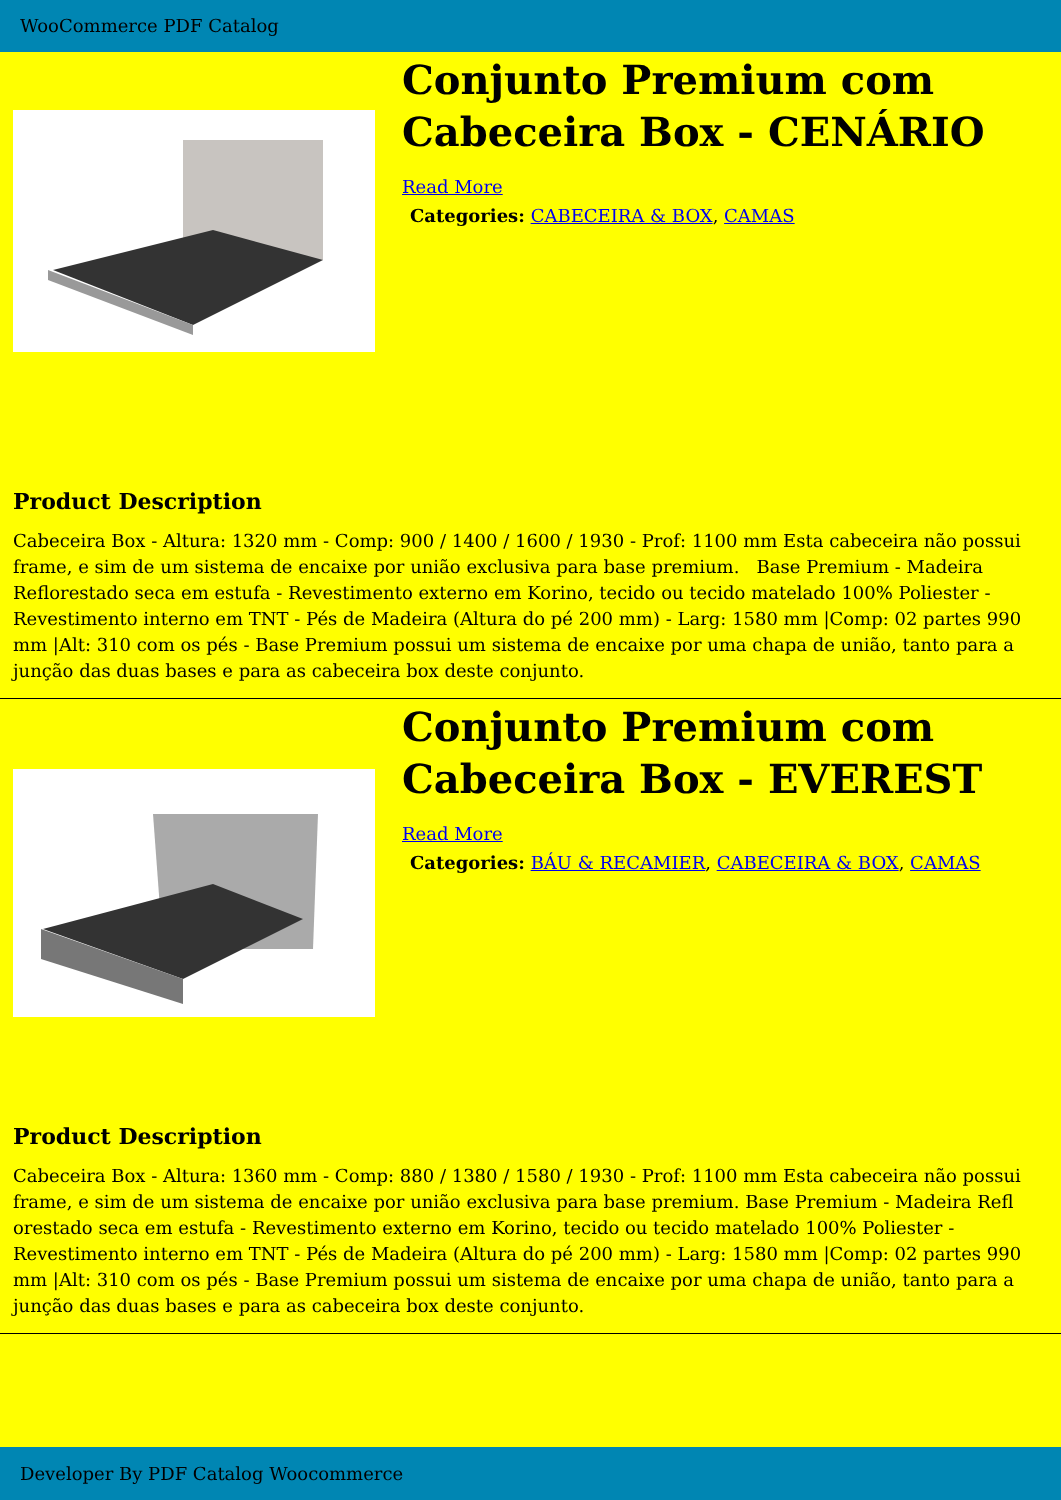WooCommerce PDF Catalog
Conjunto Premium com Cabeceira Box - CENÁRIO
Read More
Categories: CABECEIRA & BOX, CAMAS
Product Description
Cabeceira Box - Altura: 1320 mm - Comp: 900 / 1400 / 1600 / 1930 - Prof: 1100 mm Esta cabeceira não possui frame, e sim de um sistema de encaixe por união exclusiva para base premium. Base Premium - Madeira Reflorestado seca em estufa - Revestimento externo em Korino, tecido ou tecido matelado 100% Poliester - Revestimento interno em TNT - Pés de Madeira (Altura do pé 200 mm) - Larg: 1580 mm |Comp: 02 partes 990 mm |Alt: 310 com os pés - Base Premium possui um sistema de encaixe por uma chapa de união, tanto para a junção das duas bases e para as cabeceira box deste conjunto.
Conjunto Premium com Cabeceira Box - EVEREST
Read More
Categories: BÁU & RECAMIER, CABECEIRA & BOX, CAMAS
Product Description
Cabeceira Box - Altura: 1360 mm - Comp: 880 / 1380 / 1580 / 1930 - Prof: 1100 mm Esta cabeceira não possui frame, e sim de um sistema de encaixe por união exclusiva para base premium. Base Premium - Madeira Refl orestado seca em estufa - Revestimento externo em Korino, tecido ou tecido matelado 100% Poliester - Revestimento interno em TNT - Pés de Madeira (Altura do pé 200 mm) - Larg: 1580 mm |Comp: 02 partes 990 mm |Alt: 310 com os pés - Base Premium possui um sistema de encaixe por uma chapa de união, tanto para a junção das duas bases e para as cabeceira box deste conjunto.
Developer By PDF Catalog Woocommerce